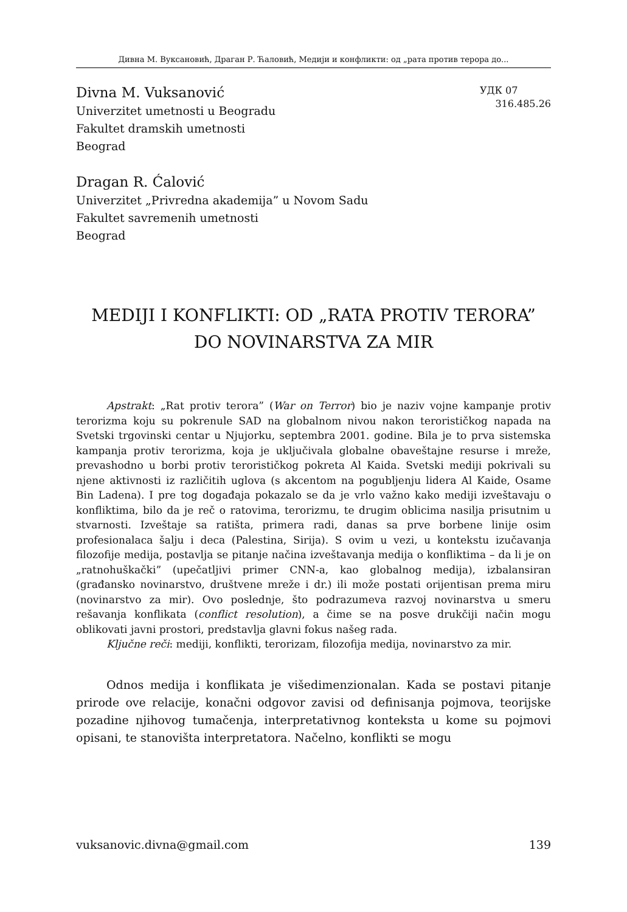Дивна М. Вуксановић, Драган Р. Ћаловић, Медији и конфликти: од „рата против терора до...
Divna M. Vuksanović
Univerzitet umetnosti u Beogradu
Fakultet dramskih umetnosti
Beograd
УДК 07
316.485.26
Dragan R. Ćalović
Univerzitet „Privredna akademija” u Novom Sadu
Fakultet savremenih umetnosti
Beograd
MEDIJI I KONFLIKTI: OD „RATA PROTIV TERORA”
DO NOVINARSTVA ZA MIR
Apstrakt: „Rat protiv terora” (War on Terror) bio je naziv vojne kampanje protiv terorizma koju su pokrenule SAD na globalnom nivou nakon terorističkog napada na Svetski trgovinski centar u Njujorku, septembra 2001. godine. Bila je to prva sistemska kampanja protiv terorizma, koja je uključivala globalne obaveštajne resurse i mreže, prevashodno u borbi protiv terorističkog pokreta Al Kaida. Svetski mediji pokrivali su njene aktivnosti iz različitih uglova (s akcentom na pogubljenju lidera Al Kaide, Osame Bin Ladena). I pre tog događaja pokazalo se da je vrlo važno kako mediji izveštavaju o konfliktima, bilo da je reč o ratovima, terorizmu, te drugim oblicima nasilja prisutnim u stvarnosti. Izveštaje sa ratišta, primera radi, danas sa prve borbene linije osim profesionalaca šalju i deca (Palestina, Sirija). S ovim u vezi, u kontekstu izučavanja filozofije medija, postavlja se pitanje načina izveštavanja medija o konfliktima – da li je on „ratnohuškački” (upečatljivi primer CNN-a, kao globalnog medija), izbalansiran (građansko novinarstvo, društvene mreže i dr.) ili može postati orijentisan prema miru (novinarstvo za mir). Ovo poslednje, što podrazumeva razvoj novinarstva u smeru rešavanja konflikata (conflict resolution), a čime se na posve drukčiji način mogu oblikovati javni prostori, predstavlja glavni fokus našeg rada.
Ključne reči: mediji, konflikti, terorizam, filozofija medija, novinarstvo za mir.
Odnos medija i konflikata je višedimenzionalan. Kada se postavi pitanje prirode ove relacije, konačni odgovor zavisi od definisanja pojmova, teorijske pozadine njihovog tumačenja, interpretativnog konteksta u kome su pojmovi opisani, te stanovišta interpretatora. Načelno, konflikti se mogu
vuksanovic.divna@gmail.com 139